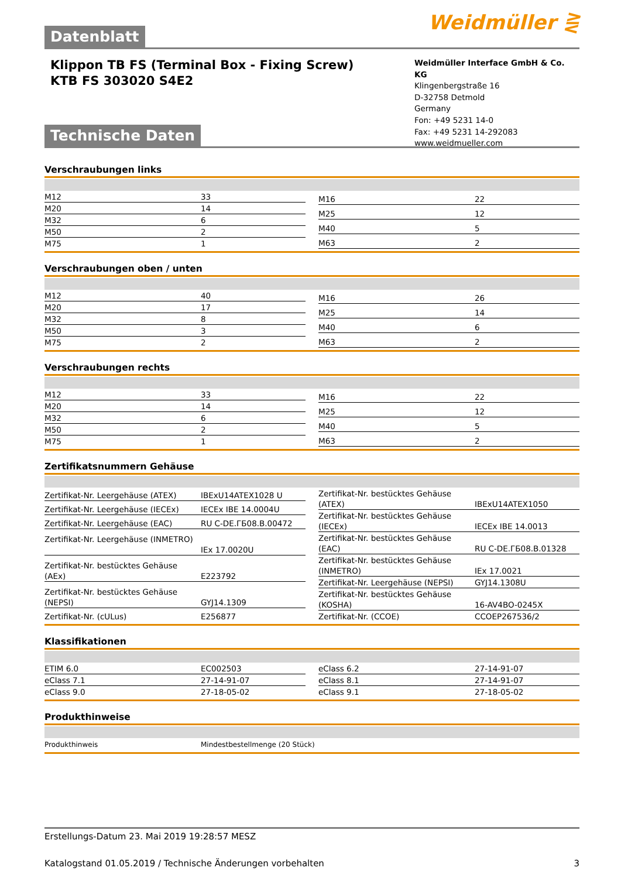Weidmüller ⋛
Datenblatt
Klippon TB FS (Terminal Box - Fixing Screw)
KTB FS 303020 S4E2
Weidmüller Interface GmbH & Co. KG
Klingenbergstraße 16
D-32758 Detmold
Germany
Fon: +49 5231 14-0
Fax: +49 5231 14-292083
www.weidmueller.com
Technische Daten
Verschraubungen links
| M12 | 33 |
| M20 | 14 |
| M32 | 6 |
| M50 | 2 |
| M75 | 1 |
| M16 | 22 |
| M25 | 12 |
| M40 | 5 |
| M63 | 2 |
Verschraubungen oben / unten
| M12 | 40 |
| M20 | 17 |
| M32 | 8 |
| M50 | 3 |
| M75 | 2 |
| M16 | 26 |
| M25 | 14 |
| M40 | 6 |
| M63 | 2 |
Verschraubungen rechts
| M12 | 33 |
| M20 | 14 |
| M32 | 6 |
| M50 | 2 |
| M75 | 1 |
| M16 | 22 |
| M25 | 12 |
| M40 | 5 |
| M63 | 2 |
Zertifikatsnummern Gehäuse
| Zertifikat-Nr. Leergehäuse (ATEX) | IBExU14ATEX1028 U |
| Zertifikat-Nr. Leergehäuse (IECEx) | IECEx IBE 14.0004U |
| Zertifikat-Nr. Leergehäuse (EAC) | RU C-DE.ГБ08.В.00472 |
| Zertifikat-Nr. Leergehäuse (INMETRO) | IEx 17.0020U |
| Zertifikat-Nr. bestücktes Gehäuse (AEx) | E223792 |
| Zertifikat-Nr. bestücktes Gehäuse (NEPSI) | GYJ14.1309 |
| Zertifikat-Nr. (cULus) | E256877 |
| Zertifikat-Nr. bestücktes Gehäuse (ATEX) | IBExU14ATEX1050 |
| Zertifikat-Nr. bestücktes Gehäuse (IECEx) | IECEx IBE 14.0013 |
| Zertifikat-Nr. bestücktes Gehäuse (EAC) | RU C-DE.ГБ08.В.01328 |
| Zertifikat-Nr. bestücktes Gehäuse (INMETRO) | IEx 17.0021 |
| Zertifikat-Nr. Leergehäuse (NEPSI) | GYJ14.1308U |
| Zertifikat-Nr. bestücktes Gehäuse (KOSHA) | 16-AV4BO-0245X |
| Zertifikat-Nr. (CCOE) | CCOEP267536/2 |
Klassifikationen
| ETIM 6.0 | EC002503 |
| eClass 7.1 | 27-14-91-07 |
| eClass 9.0 | 27-18-05-02 |
| eClass 6.2 | 27-14-91-07 |
| eClass 8.1 | 27-14-91-07 |
| eClass 9.1 | 27-18-05-02 |
Produkthinweise
Produkthinweis Mindestbestellmenge (20 Stück)
Erstellungs-Datum 23. Mai 2019 19:28:57 MESZ
Katalogstand 01.05.2019 / Technische Änderungen vorbehalten 3